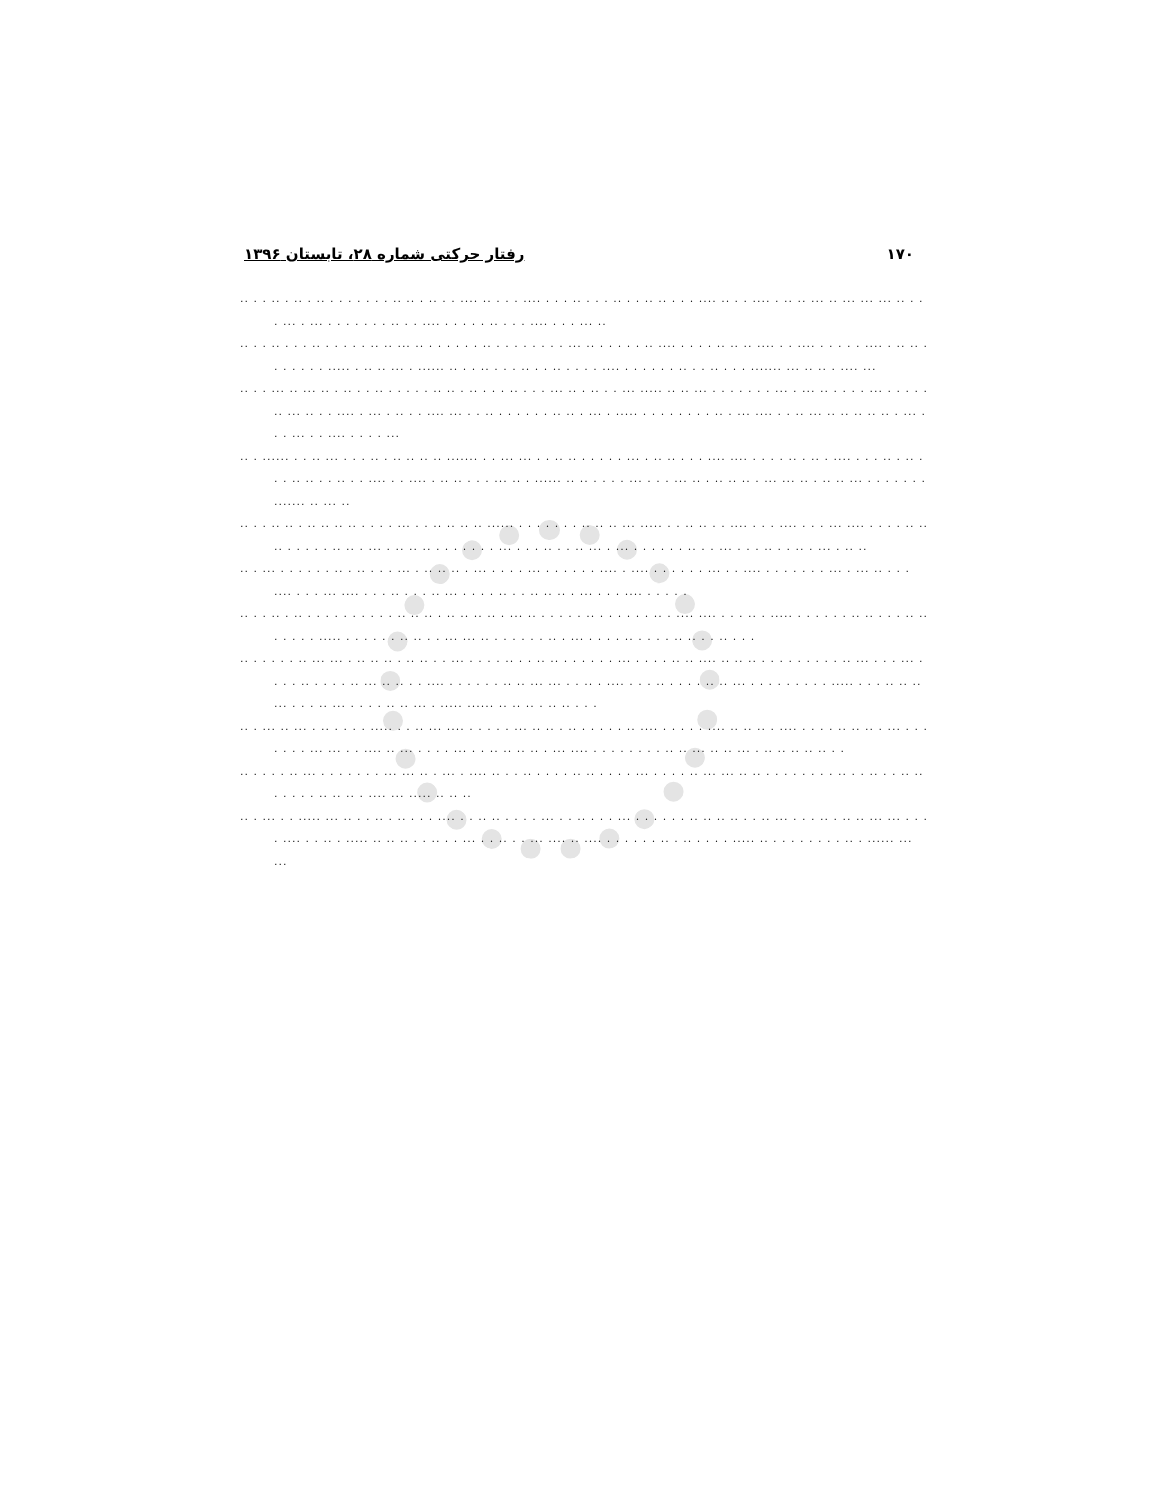رفتار حرکتی شماره ۲۸، تابستان ۱۳۹۶ ۱۷۰
.. . . .. . .. . .. . . . . . . . .. .. . .. . . .... .. . . . .... . . . .. . . . .. . . .. .. . . . .... .. . . .... . .. .. ... .. ... ... ... .. . . . ... . ... . . . . . . . .. . . .... . . . . . .. . . . .... . . . ... ..
.. . . .. . . . .. . . . . . .. .. ... .. . . . . . . .. . . . . . . . . ... .. . . . . . .. .... . . . . .. .. .. .... . . .... . . . . . .... . .. .. . . . . . . . ..... . .. .. ... . ...... .. . . .. . . . .. . . .. . . . . .... . . . . . . .. . . .. . . . ....... ... .. .. . .... ...
.. . . ... .. ... .. . .. . . .. . . . . . .. .. . .. . . . .. . . . ... .. . .. . . ... ..... .. .. ... . . . . . . . ... . ... .. . . . . ... . . . . . .. ... .. . . .... . ... . .. . . .... ... . . .. . . . . . . .. .. . ... . ..... . . . . . . . . .. . ... .... . . .. ... .. .. .. .. .. . ... . . . ... . . .... . . . . ...
.. . ...... . . .. ... . . . .. . .. .. .. .. ....... . . ... ... . . .. .. . . . . . ... . .. .. . . . .... .... . . . . .. . .. . .... . . . .. . .. . . . .. .. . . .. . . .... . . .... . .. .. . . . ... .. . ...... .. .. . . . . ... . . . ... .. . .. .. .. . ... ... .. . .. .. ... . . . . . . . ....... .. ... ..
.. . . .. .. . .. .. .. .. . . . . ... . . .. .. .. .. ...... . . . . . . . .. .. .. ... ..... . . .. .. . . .... . . . .... . . . ... .... . . . . .. .. .. . . . . . .. .. . ... . .. .. .. . . . . . . . ... . . . .. . . .. ... . ... . . . . . . .. . . ... . . . .. . . .. . ... . .. ..
.. . ... . . . . . . .. . .. . . . ... . .. .. .. . ... . . . . ... . . . . . . .... . .... . . . . . . ... . . .... . . . . . . . ... . ... .. . . . .... . . . ... .... . . . .. . . . .. ... . . . . .. . . .. .. .. . ... . . . .... . . . . .
.. . . .. . .. . . . . . . . . . . .. .. .. . .. .. .. .. . ... .. . . . . . .. . . . . . . .. . .... .... . . . .. . ..... . . . . . . .. .. . . . .. .. . . . . . ..... . . . . . . .. .. . . ... ... .. . . . . . . .. . ... . . . . .. . . . . .. .. . . .. . . .
.. . . . . . .. ... ... . .. .. .. . .. .. . . ... . . . . .. . . .. .. . . . . . . ... . . . . .. .. .... .. .. .. . . . . . . . . . .. ... . . . ... . . . . .. . . . . .. ... .. .. . . .... . . . . . . .. .. ... ... . . .. . .... . . . .. . . . . .. .. ... . . . . . . . . . ..... . . . .. .. .. ... . . . .. ... . . . . .. .. ... . ..... ...... .. .. .. . .. .. . . .
.. . ... .. ... . .. . . . . ..... . . .. ... .... . . . . . ... .. .. . .. . . . . . .. .... . . . . . .... .. .. .. . .... . . . . .. .. .. . ... . . . . . . . ... ... . . .... .. ... . . . . ... . . .. .. .. .. . ... .... . . . . . . . . .. .. ... .. .. ... . .. .. .. .. .. . .
.. . . . . .. ... . . . . . . . ... ... .. . ... . .... .. . . .. . . . . .. .. . . . . ... . . . . .. ... ... .. .. . . . . . . . . .. . . .. . . .. .. . . . . . .. .. .. . .... ... ..... .. .. ..
.. . ... . . ..... ... .. . . .. . .. . . . .... . . .. .. . . . . ... . . .. . . . ... . . . . . . .. .. .. .. . . .. ... . . . .. . .. .. ... ... . . . . .... . . .. . ..... .. .. .. . . .. . . ... . . .. . . ... .... .. .... . . . . . . .. . .. . . . . ..... .. . . . . . . . . .. . ...... ... ...